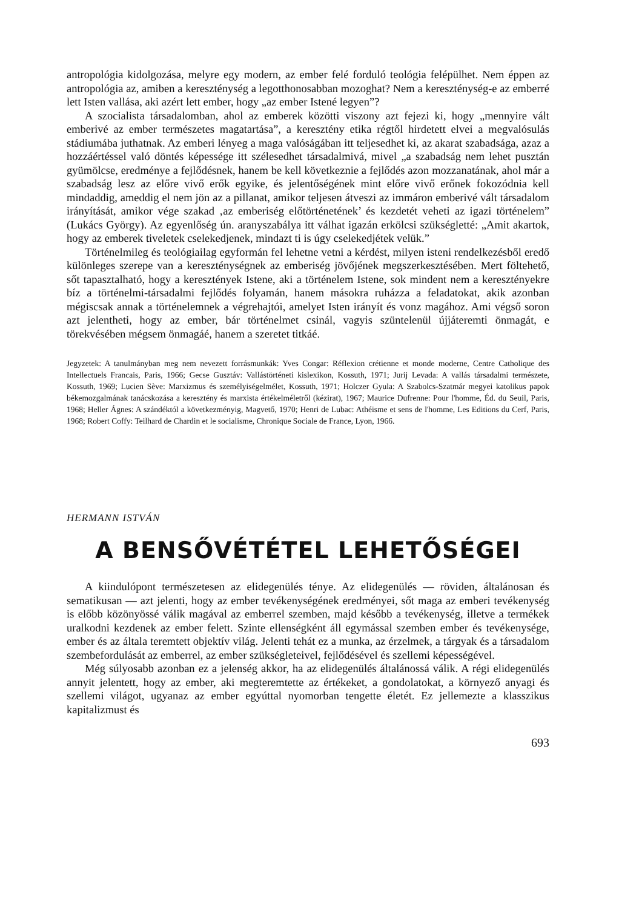antropológia kidolgozása, melyre egy modern, az ember felé forduló teológia felépülhet. Nem éppen az antropológia az, amiben a kereszténység a legotthonosabban mozoghat? Nem a kereszténység-e az emberré lett Isten vallása, aki azért lett ember, hogy „az ember Istené legyen”?
A szocialista társadalomban, ahol az emberek közötti viszony azt fejezi ki, hogy „mennyire vált emberivé az ember természetes magatartása”, a keresztény etika régtől hirdetett elvei a megvalósulás stádiumába juthatnak. Az emberi lényeg a maga valóságában itt teljesedhet ki, az akarat szabadsága, azaz a hozzáértéssel való döntés képessége itt szélesedhet társadalmivá, mivel „a szabadság nem lehet pusztán gyümölcse, eredménye a fejlődésnek, hanem be kell következnie a fejlődés azon mozzanatának, ahol már a szabadság lesz az előre vivő erők egyike, és jelentőségének mint előre vivő erőnek fokozódnia kell mindaddig, ameddig el nem jön az a pillanat, amikor teljesen átveszi az immáron emberivé vált társadalom irányítását, amikor vége szakad ‚az emberiség előtörténetének’ és kezdetét veheti az igazi történelem” (Lukács György). Az egyenlőség ún. aranyszabálya itt válhat igazán erkölcsi szükségletté: „Amit akartok, hogy az emberek tiveletek cselekedjenek, mindazt ti is úgy cselekedjétek velük.”
Történelmileg és teológiailag egyformán fel lehetne vetni a kérdést, milyen isteni rendelkezésből eredő különleges szerepe van a kereszténységnek az emberiség jövőjének megszerkesztésében. Mert föltehető, sőt tapasztalható, hogy a keresztények Istene, aki a történelem Istene, sok mindent nem a keresztényekre bíz a történelmi-társadalmi fejlődés folyamán, hanem másokra ruházza a feladatokat, akik azonban mégiscsak annak a történelemnek a végrehajtói, amelyet Isten irányít és vonz magához. Ami végső soron azt jelentheti, hogy az ember, bár történelmet csinál, vagyis szüntelenül újjáteremti önmagát, e törekvésében mégsem önmagáé, hanem a szeretet titkáé.
Jegyzetek: A tanulmányban meg nem nevezett forrásmunkák: Yves Congar: Réflexion crétienne et monde moderne, Centre Catholique des Intellectuels Francais, Paris, 1966; Gecse Gusztáv: Vallástörténeti kislexikon, Kossuth, 1971; Jurij Levada: A vallás társadalmi természete, Kossuth, 1969; Lucien Sève: Marxizmus és személyiségelmélet, Kossuth, 1971; Holczer Gyula: A Szabolcs-Szatmár megyei katolikus papok békemozgalmának tanácskozása a keresztény és marxista értékelméletről (kézirat), 1967; Maurice Dufrenne: Pour l'homme, Éd. du Seuil, Paris, 1968; Heller Ágnes: A szándéktól a következményig, Magvető, 1970; Henri de Lubac: Athéisme et sens de l'homme, Les Editions du Cerf, Paris, 1968; Robert Coffy: Teilhard de Chardin et le socialisme, Chronique Sociale de France, Lyon, 1966.
HERMANN ISTVÁN
A BENSŐVÉTÉTEL LEHETŐSÉGEI
A kiindulópont természetesen az elidegenülés ténye. Az elidegenülés — röviden, általánosan és sematikusan — azt jelenti, hogy az ember tevékenységének eredményei, sőt maga az emberi tevékenység is előbb közönyössé válik magával az emberrel szemben, majd később a tevékenység, illetve a termékek uralkodni kezdenek az ember felett. Szinte ellenségként áll egymással szemben ember és tevékenysége, ember és az általa teremtett objektív világ. Jelenti tehát ez a munka, az érzelmek, a tárgyak és a társadalom szembefordulását az emberrel, az ember szükségleteivel, fejlődésével és szellemi képességével.
Még súlyosabb azonban ez a jelenség akkor, ha az elidegenülés általánossá válik. A régi elidegenülés annyit jelentett, hogy az ember, aki megteremtette az értékeket, a gondolatokat, a környező anyagi és szellemi világot, ugyanaz az ember egyúttal nyomorban tengette életét. Ez jellemezte a klasszikus kapitalizmust és
693